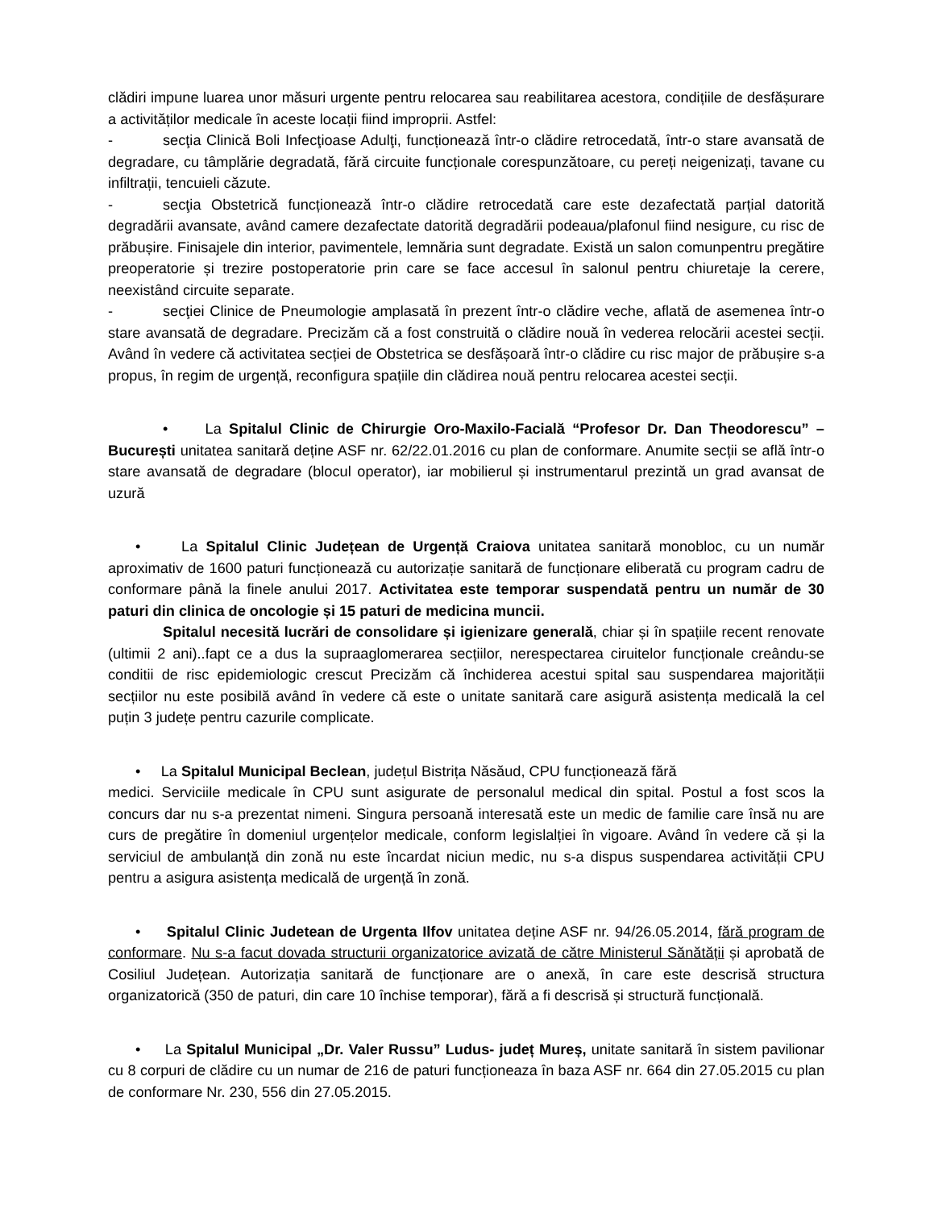clădiri impune luarea unor măsuri urgente pentru relocarea sau reabilitarea acestora, condițiile de desfășurare a activităților medicale în aceste locații fiind improprii. Astfel:
- secţia Clinică Boli Infecţioase Adulţi, funcționează într-o clădire retrocedată, într-o stare avansată de degradare, cu tâmplărie degradată, fără circuite funcționale corespunzătoare, cu pereți neigenizați, tavane cu infiltrații, tencuieli căzute.
- secţia Obstetrică funcționează într-o clădire retrocedată care este dezafectată parțial datorită degradării avansate, având camere dezafectate datorită degradării podeaua/plafonul fiind nesigure, cu risc de prăbușire. Finisajele din interior, pavimentele, lemnăria sunt degradate. Există un salon comunpentru pregătire preoperatorie și trezire postoperatorie prin care se face accesul în salonul pentru chiuretaje la cerere, neexistând circuite separate.
- secţiei Clinice de Pneumologie amplasată în prezent într-o clădire veche, aflată de asemenea într-o stare avansată de degradare. Precizăm că a fost construită o clădire nouă în vederea relocării acestei secții. Având în vedere că activitatea secției de Obstetrica se desfășoară într-o clădire cu risc major de prăbușire s-a propus, în regim de urgență, reconfigura spațiile din clădirea nouă pentru relocarea acestei secții.
• La Spitalul Clinic de Chirurgie Oro-Maxilo-Facială “Profesor Dr. Dan Theodorescu” – București unitatea sanitară deține ASF nr. 62/22.01.2016 cu plan de conformare. Anumite secții se află într-o stare avansată de degradare (blocul operator), iar mobilierul și instrumentarul prezintă un grad avansat de uzură
• La Spitalul Clinic Județean de Urgență Craiova unitatea sanitară monobloc, cu un număr aproximativ de 1600 paturi funcționează cu autorizație sanitară de funcționare eliberată cu program cadru de conformare până la finele anului 2017. Activitatea este temporar suspendată pentru un număr de 30 paturi din clinica de oncologie și 15 paturi de medicina muncii.
Spitalul necesită lucrări de consolidare și igienizare generală, chiar și în spațiile recent renovate (ultimii 2 ani)..fapt ce a dus la supraaglomerarea secțiilor, nerespectarea ciruitelor funcționale creându-se conditii de risc epidemiologic crescut Precizăm că închiderea acestui spital sau suspendarea majorității secțiilor nu este posibilă având în vedere că este o unitate sanitară care asigură asistența medicală la cel puțin 3 județe pentru cazurile complicate.
• La Spitalul Municipal Beclean, județul Bistrița Năsăud, CPU funcționează fără
medici. Serviciile medicale în CPU sunt asigurate de personalul medical din spital. Postul a fost scos la concurs dar nu s-a prezentat nimeni. Singura persoană interesată este un medic de familie care însă nu are curs de pregătire în domeniul urgențelor medicale, conform legislalției în vigoare. Având în vedere că și la serviciul de ambulanță din zonă nu este încardat niciun medic, nu s-a dispus suspendarea activității CPU pentru a asigura asistența medicală de urgență în zonă.
• Spitalul Clinic Judetean de Urgenta Ilfov unitatea deține ASF nr. 94/26.05.2014, fără program de conformare. Nu s-a facut dovada structurii organizatorice avizată de către Ministerul Sănătății și aprobată de Cosiliul Județean. Autorizația sanitară de funcționare are o anexă, în care este descrisă structura organizatorică (350 de paturi, din care 10 închise temporar), fără a fi descrisă și structură funcțională.
• La Spitalul Municipal „Dr. Valer Russu” Ludus- județ Mureș, unitate sanitară în sistem pavilionar cu 8 corpuri de clădire cu un numar de 216 de paturi funcționeaza în baza ASF nr. 664 din 27.05.2015 cu plan de conformare Nr. 230, 556 din 27.05.2015.